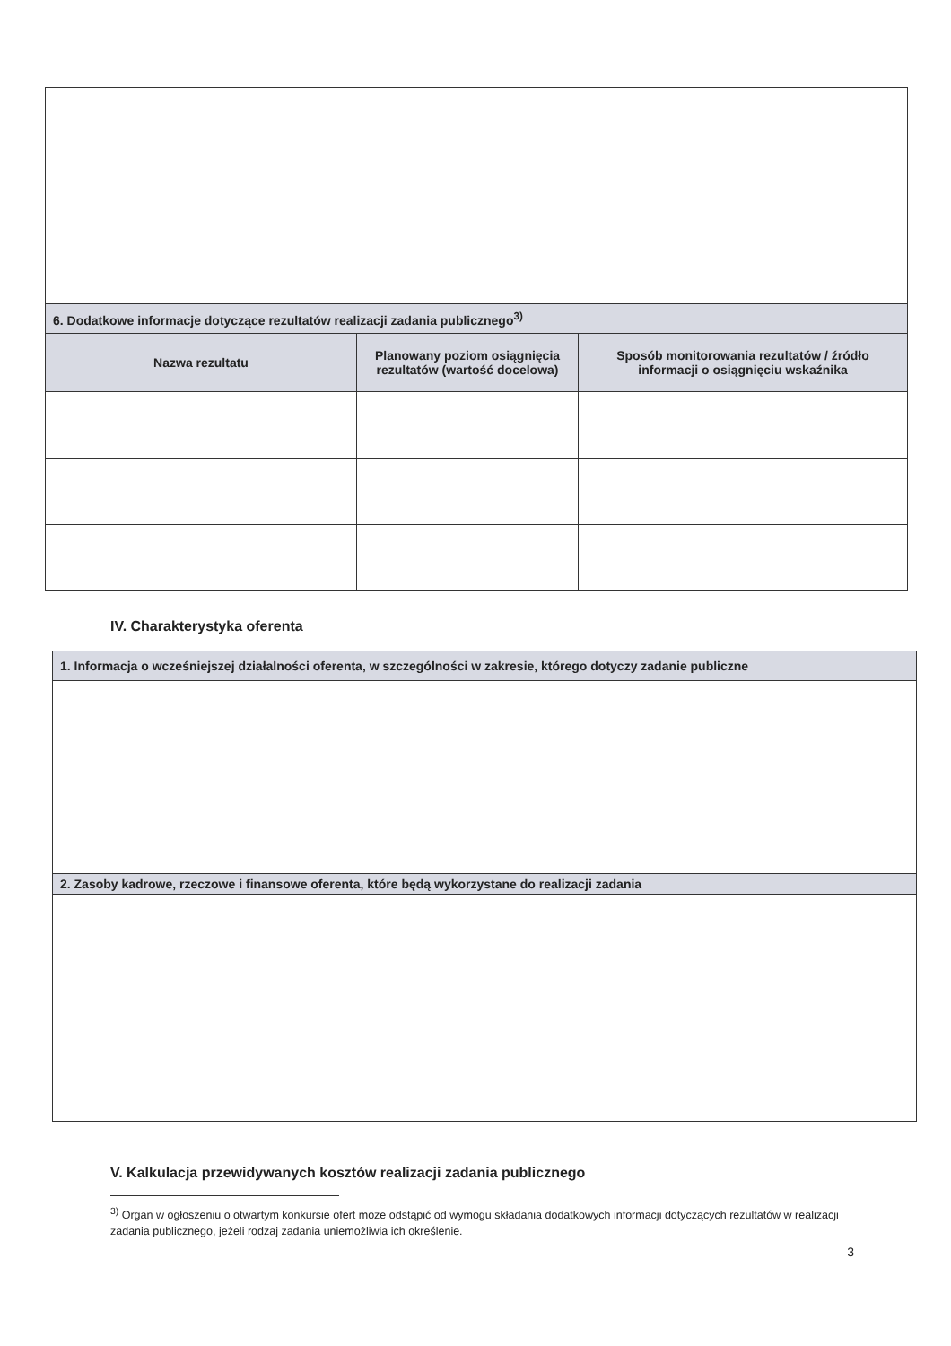| 6. Dodatkowe informacje dotyczące rezultatów realizacji zadania publicznego<sup>3)</sup> | | |
| --- | --- | --- |
| Nazwa rezultatu | Planowany poziom osiągnięcia rezultatów (wartość docelowa) | Sposób monitorowania rezultatów / źródło informacji o osiągnięciu wskaźnika |
IV. Charakterystyka oferenta
| 1. Informacja o wcześniejszej działalności oferenta, w szczególności w zakresie, którego dotyczy zadanie publiczne |
| --- |
| 2. Zasoby kadrowe, rzeczowe i finansowe oferenta, które będą wykorzystane do realizacji zadania |
V. Kalkulacja przewidywanych kosztów realizacji zadania publicznego
<sup>3)</sup> Organ w ogłoszeniu o otwartym konkursie ofert może odstąpić od wymogu składania dodatkowych informacji dotyczących rezultatów w realizacji zadania publicznego, jeżeli rodzaj zadania uniemożliwia ich określenie.
3